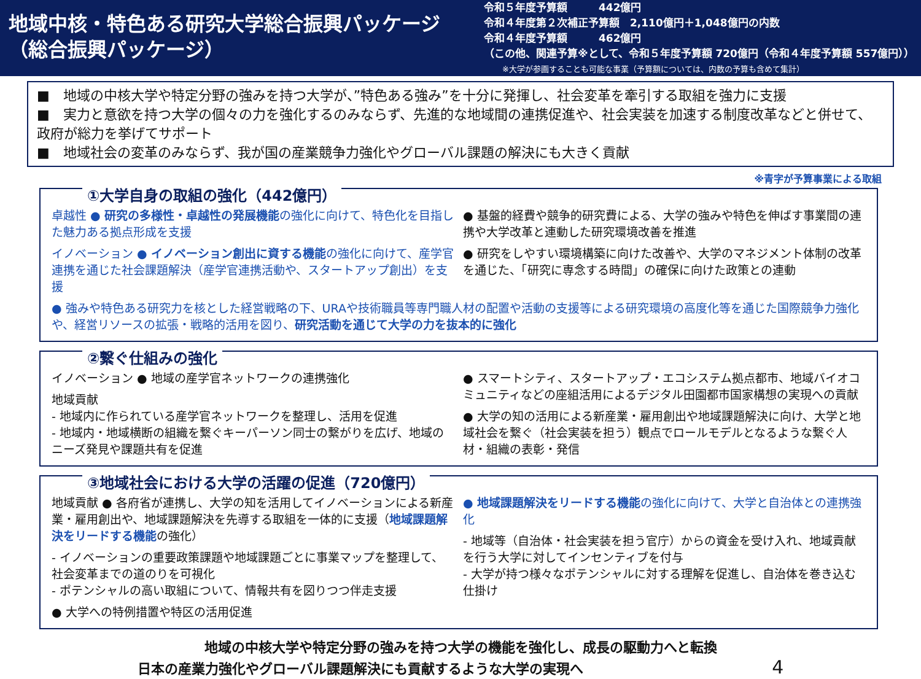地域中核・特色ある研究大学総合振興パッケージ
（総合振興パッケージ）
令和５年度予算額　　　442億円
令和４年度第２次補正予算額　2,110億円＋1,048億円の内数
令和４年度予算額　　　462億円
（この他、関連予算※として、令和５年度予算額 720億円（令和４年度予算額 557億円））
※大学が参画することも可能な事業（予算額については、内数の予算も含めて集計）
■　地域の中核大学や特定分野の強みを持つ大学が、”特色ある強み”を十分に発揮し、社会変革を牽引する取組を強力に支援
■　実力と意欲を持つ大学の個々の力を強化するのみならず、先進的な地域間の連携促進や、社会実装を加速する制度改革などと併せて、政府が総力を挙げてサポート
■　地域社会の変革のみならず、我が国の産業競争力強化やグローバル課題の解決にも大きく貢献
※青字が予算事業による取組
①大学自身の取組の強化（442億円）
卓越性 ● 研究の多様性・卓越性の発展機能の強化に向けて、特色化を目指した魅力ある拠点形成を支援
イノベーション ● イノベーション創出に資する機能の強化に向けて、産学官連携を通じた社会課題解決（産学官連携活動や、スタートアップ創出）を支援
● 基盤的経費や競争的研究費による、大学の強みや特色を伸ばす事業間の連携や大学改革と連動した研究環境改善を推進
● 研究をしやすい環境構築に向けた改善や、大学のマネジメント体制の改革を通じた、「研究に専念する時間」の確保に向けた政策との連動
● 強みや特色ある研究力を核とした経営戦略の下、URAや技術職員等専門職人材の配置や活動の支援等による研究環境の高度化等を通じた国際競争力強化や、経営リソースの拡張・戦略的活用を図り、研究活動を通じて大学の力を抜本的に強化
②繋ぐ仕組みの強化
イノベーション ● 地域の産学官ネットワークの連携強化
地域貢献
- 地域内に作られている産学官ネットワークを整理し、活用を促進
- 地域内・地域横断の組織を繋ぐキーパーソン同士の繋がりを広げ、地域のニーズ発見や課題共有を促進
● スマートシティ、スタートアップ・エコシステム拠点都市、地域バイオコミュニティなどの座組活用によるデジタル田園都市国家構想の実現への貢献
● 大学の知の活用による新産業・雇用創出や地域課題解決に向け、大学と地域社会を繋ぐ（社会実装を担う）観点でロールモデルとなるような繋ぐ人材・組織の表彰・発信
③地域社会における大学の活躍の促進（720億円）
地域貢献 ● 各府省が連携し、大学の知を活用してイノベーションによる新産業・雇用創出や、地域課題解決を先導する取組を一体的に支援（地域課題解決をリードする機能の強化）
- イノベーションの重要政策課題や地域課題ごとに事業マップを整理して、社会変革までの道のりを可視化
- ポテンシャルの高い取組について、情報共有を図りつつ伴走支援
● 大学への特例措置や特区の活用促進
● 地域課題解決をリードする機能の強化に向けて、大学と自治体との連携強化
- 地域等（自治体・社会実装を担う官庁）からの資金を受け入れ、地域貢献を行う大学に対してインセンティブを付与
- 大学が持つ様々なポテンシャルに対する理解を促進し、自治体を巻き込む仕掛け
地域の中核大学や特定分野の強みを持つ大学の機能を強化し、成長の駆動力へと転換
日本の産業力強化やグローバル課題解決にも貢献するような大学の実現へ 4